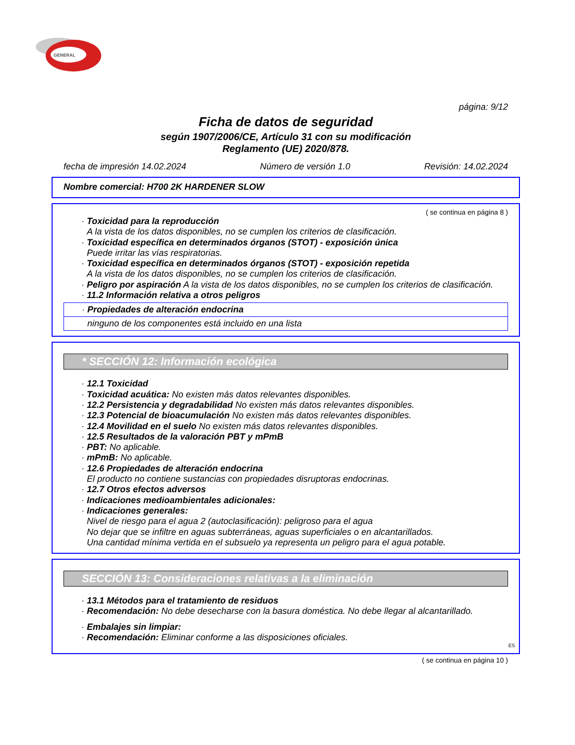GENERAL
página: 9/12
Ficha de datos de seguridad
según 1907/2006/CE, Artículo 31 con su modificación
Reglamento (UE) 2020/878.
fecha de impresión 14.02.2024 Número de versión 1.0 Revisión: 14.02.2024
Nombre comercial: H700 2K HARDENER SLOW
( se continua en página 8 )
· Toxicidad para la reproducción
A la vista de los datos disponibles, no se cumplen los criterios de clasificación.
· Toxicidad específica en determinados órganos (STOT) - exposición única
Puede irritar las vías respiratorias.
· Toxicidad específica en determinados órganos (STOT) - exposición repetida
A la vista de los datos disponibles, no se cumplen los criterios de clasificación.
· Peligro por aspiración A la vista de los datos disponibles, no se cumplen los criterios de clasificación.
· 11.2 Información relativa a otros peligros
· Propiedades de alteración endocrina
ninguno de los componentes está incluido en una lista
* SECCIÓN 12: Información ecológica
· 12.1 Toxicidad
· Toxicidad acuática: No existen más datos relevantes disponibles.
· 12.2 Persistencia y degradabilidad No existen más datos relevantes disponibles.
· 12.3 Potencial de bioacumulación No existen más datos relevantes disponibles.
· 12.4 Movilidad en el suelo No existen más datos relevantes disponibles.
· 12.5 Resultados de la valoración PBT y mPmB
· PBT: No aplicable.
· mPmB: No aplicable.
· 12.6 Propiedades de alteración endocrina
El producto no contiene sustancias con propiedades disruptoras endocrinas.
· 12.7 Otros efectos adversos
· Indicaciones medioambientales adicionales:
· Indicaciones generales:
Nivel de riesgo para el agua 2 (autoclasificación): peligroso para el agua
No dejar que se infiltre en aguas subterráneas, aguas superficiales o en alcantarillados.
Una cantidad mínima vertida en el subsuelo ya representa un peligro para el agua potable.
SECCIÓN 13: Consideraciones relativas a la eliminación
· 13.1 Métodos para el tratamiento de residuos
· Recomendación: No debe desecharse con la basura doméstica. No debe llegar al alcantarillado.
· Embalajes sin limpiar:
· Recomendación: Eliminar conforme a las disposiciones oficiales.
ES
( se continua en página 10 )